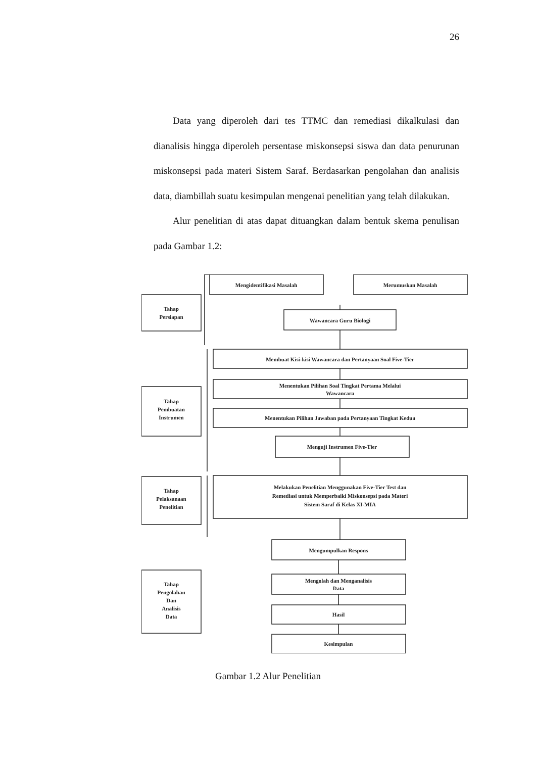26
Data yang diperoleh dari tes TTMC dan remediasi dikalkulasi dan dianalisis hingga diperoleh persentase miskonsepsi siswa dan data penurunan miskonsepsi pada materi Sistem Saraf. Berdasarkan pengolahan dan analisis data, diambillah suatu kesimpulan mengenai penelitian yang telah dilakukan.
Alur penelitian di atas dapat dituangkan dalam bentuk skema penulisan pada Gambar 1.2:
Mengidentifikasi Masalah
Merumuskan Masalah
Tahap
Persiapan
Wawancara Guru Biologi
Membuat Kisi-kisi Wawancara dan Pertanyaan Soal Five-Tier
Tahap
Pembuatan
Instrumen
Menentukan Pilihan Soal Tingkat Pertama Melalui
Wawancara
Menentukan Pilihan Jawaban pada Pertanyaan Tingkat Kedua
Menguji Instrumen Five-Tier
Tahap
Pelaksanaan
Penelitian
Melakukan Penelitian Menggunakan Five-Tier Test dan
Remediasi untuk Memperbaiki Miskonsepsi pada Materi
Sistem Saraf di Kelas XI-MIA
Mengumpulkan Respons
Tahap
Pengolahan
Dan
Analisis
Data
Mengolah dan Menganalisis
Data
Hasil
Kesimpulan
Gambar 1.2 Alur Penelitian